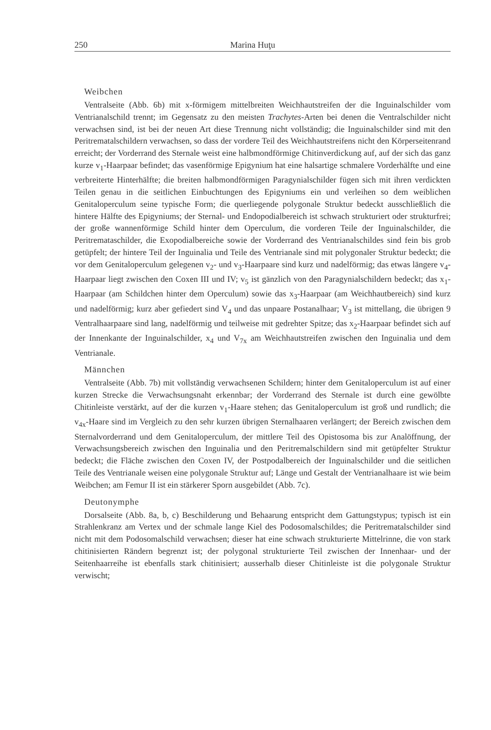250 Marina Huţu
Weibchen
Ventralseite (Abb. 6b) mit x-förmigem mittelbreiten Weichhautstreifen der die Inguinalschilder vom Ventrianalschild trennt; im Gegensatz zu den meisten Trachytes-Arten bei denen die Ventralschilder nicht verwachsen sind, ist bei der neuen Art diese Trennung nicht vollständig; die Inguinalschilder sind mit den Peritrematalschildern verwachsen, so dass der vordere Teil des Weichhautstreifens nicht den Körperseitenrand erreicht; der Vorderrand des Sternale weist eine halbmondförmige Chitinverdickung auf, auf der sich das ganz kurze v<sub>1</sub>-Haarpaar befindet; das vasenförmige Epigynium hat eine halsartige schmalere Vorderhälfte und eine verbreiterte Hinterhälfte; die breiten halbmondförmigen Paragynialschilder fügen sich mit ihren verdickten Teilen genau in die seitlichen Einbuchtungen des Epigyniums ein und verleihen so dem weiblichen Genitaloperculum seine typische Form; die querliegende polygonale Struktur bedeckt ausschließlich die hintere Hälfte des Epigyniums; der Sternal- und Endopodialbereich ist schwach strukturiert oder strukturfrei; der große wannenförmige Schild hinter dem Operculum, die vorderen Teile der Inguinalschilder, die Peritremataschilder, die Exopodialbereiche sowie der Vorderrand des Ventrianalschildes sind fein bis grob getüpfelt; der hintere Teil der Inguinalia und Teile des Ventrianale sind mit polygonaler Struktur bedeckt; die vor dem Genitaloperculum gelegenen v<sub>2</sub>- und v<sub>3</sub>-Haarpaare sind kurz und nadelförmig; das etwas längere v<sub>4</sub>-Haarpaar liegt zwischen den Coxen III und IV; v<sub>5</sub> ist gänzlich von den Paragynialschildern bedeckt; das x<sub>1</sub>-Haarpaar (am Schildchen hinter dem Operculum) sowie das x<sub>3</sub>-Haarpaar (am Weichhautbereich) sind kurz und nadelförmig; kurz aber gefiedert sind V<sub>4</sub> und das unpaare Postanalhaar; V<sub>3</sub> ist mittellang, die übrigen 9 Ventralhaarpaare sind lang, nadelförmig und teilweise mit gedrehter Spitze; das x<sub>2</sub>-Haarpaar befindet sich auf der Innenkante der Inguinalschilder, x<sub>4</sub> und V<sub>7x</sub> am Weichhautstreifen zwischen den Inguinalia und dem Ventrianale.
Männchen
Ventralseite (Abb. 7b) mit vollständig verwachsenen Schildern; hinter dem Genitaloperculum ist auf einer kurzen Strecke die Verwachsungsnaht erkennbar; der Vorderrand des Sternale ist durch eine gewölbte Chitinleiste verstärkt, auf der die kurzen v<sub>1</sub>-Haare stehen; das Genitaloperculum ist groß und rundlich; die v<sub>4x</sub>-Haare sind im Vergleich zu den sehr kurzen übrigen Sternalhaaren verlängert; der Bereich zwischen dem Sternalvorderrand und dem Genitaloperculum, der mittlere Teil des Opistosoma bis zur Analöffnung, der Verwachsungsbereich zwischen den Inguinalia und den Peritremalschildern sind mit getüpfelter Struktur bedeckt; die Fläche zwischen den Coxen IV, der Postpodalbereich der Inguinalschilder und die seitlichen Teile des Ventrianale weisen eine polygonale Struktur auf; Länge und Gestalt der Ventrianalhaare ist wie beim Weibchen; am Femur II ist ein stärkerer Sporn ausgebildet (Abb. 7c).
Deutonymphe
Dorsalseite (Abb. 8a, b, c) Beschilderung und Behaarung entspricht dem Gattungstypus; typisch ist ein Strahlenkranz am Vertex und der schmale lange Kiel des Podosomalschildes; die Peritrematalschilder sind nicht mit dem Podosomalschild verwachsen; dieser hat eine schwach strukturierte Mittelrinne, die von stark chitinisierten Rändern begrenzt ist; der polygonal strukturierte Teil zwischen der Innenhaar- und der Seitenhaarreihe ist ebenfalls stark chitinisiert; ausserhalb dieser Chitinleiste ist die polygonale Struktur verwischt;